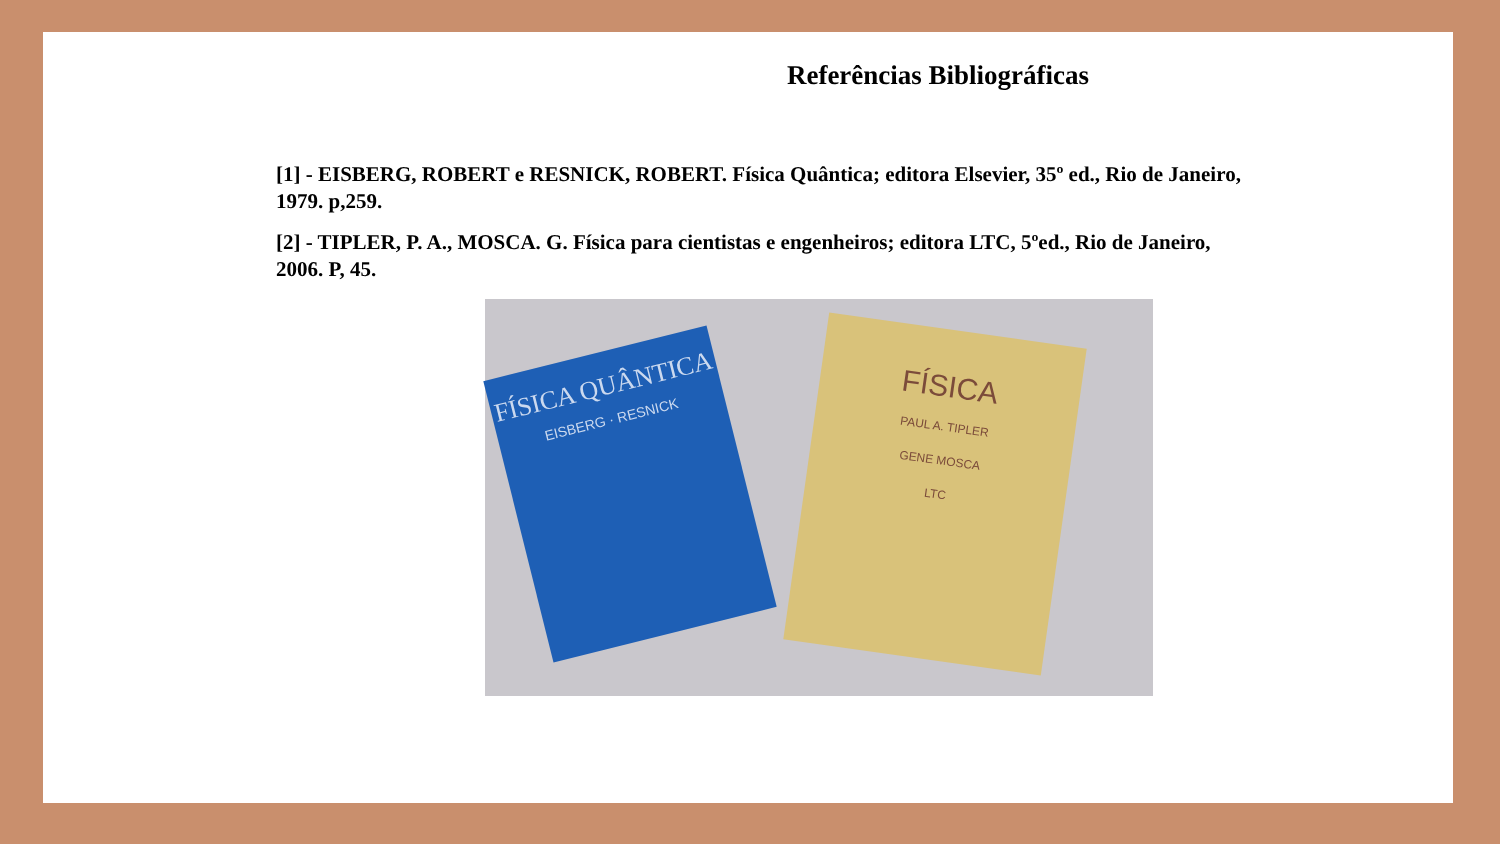Referências Bibliográficas
[1] - EISBERG, ROBERT e RESNICK, ROBERT. Física Quântica; editora Elsevier, 35º ed., Rio de Janeiro, 1979. p,259.
[2] - TIPLER, P. A., MOSCA. G. Física para cientistas e engenheiros; editora LTC, 5ºed., Rio de Janeiro, 2006. P, 45.
FÍSICA QUÂNTICA
EISBERG · RESNICK
FÍSICA
PAUL A. TIPLER
GENE MOSCA
LTC